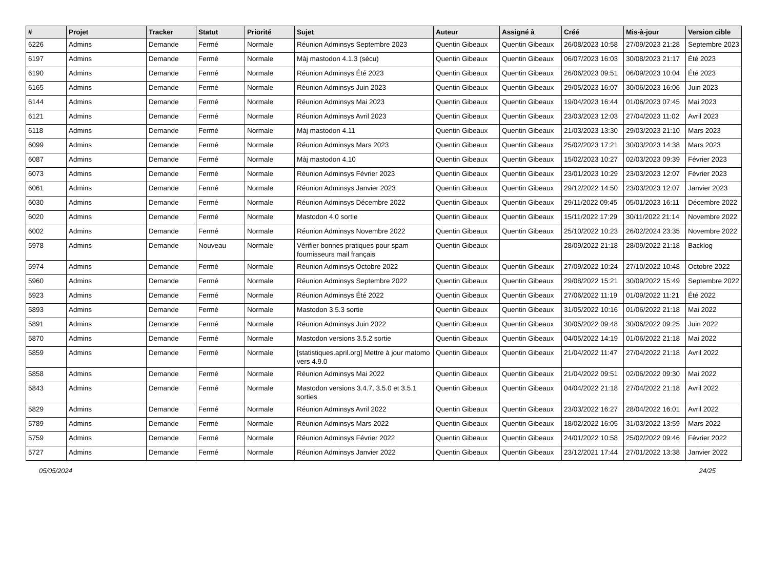| # | Projet | Tracker | Statut | Priorité | Sujet | Auteur | Assigné à | Créé | Mis-à-jour | Version cible |
| --- | --- | --- | --- | --- | --- | --- | --- | --- | --- | --- |
| 6226 | Admins | Demande | Fermé | Normale | Réunion Adminsys Septembre 2023 | Quentin Gibeaux | Quentin Gibeaux | 26/08/2023 10:58 | 27/09/2023 21:28 | Septembre 2023 |
| 6197 | Admins | Demande | Fermé | Normale | Màj mastodon 4.1.3 (sécu) | Quentin Gibeaux | Quentin Gibeaux | 06/07/2023 16:03 | 30/08/2023 21:17 | Été 2023 |
| 6190 | Admins | Demande | Fermé | Normale | Réunion Adminsys Été 2023 | Quentin Gibeaux | Quentin Gibeaux | 26/06/2023 09:51 | 06/09/2023 10:04 | Été 2023 |
| 6165 | Admins | Demande | Fermé | Normale | Réunion Adminsys Juin 2023 | Quentin Gibeaux | Quentin Gibeaux | 29/05/2023 16:07 | 30/06/2023 16:06 | Juin 2023 |
| 6144 | Admins | Demande | Fermé | Normale | Réunion Adminsys Mai 2023 | Quentin Gibeaux | Quentin Gibeaux | 19/04/2023 16:44 | 01/06/2023 07:45 | Mai 2023 |
| 6121 | Admins | Demande | Fermé | Normale | Réunion Adminsys Avril 2023 | Quentin Gibeaux | Quentin Gibeaux | 23/03/2023 12:03 | 27/04/2023 11:02 | Avril 2023 |
| 6118 | Admins | Demande | Fermé | Normale | Màj mastodon 4.11 | Quentin Gibeaux | Quentin Gibeaux | 21/03/2023 13:30 | 29/03/2023 21:10 | Mars 2023 |
| 6099 | Admins | Demande | Fermé | Normale | Réunion Adminsys Mars 2023 | Quentin Gibeaux | Quentin Gibeaux | 25/02/2023 17:21 | 30/03/2023 14:38 | Mars 2023 |
| 6087 | Admins | Demande | Fermé | Normale | Màj mastodon 4.10 | Quentin Gibeaux | Quentin Gibeaux | 15/02/2023 10:27 | 02/03/2023 09:39 | Février 2023 |
| 6073 | Admins | Demande | Fermé | Normale | Réunion Adminsys Février 2023 | Quentin Gibeaux | Quentin Gibeaux | 23/01/2023 10:29 | 23/03/2023 12:07 | Février 2023 |
| 6061 | Admins | Demande | Fermé | Normale | Réunion Adminsys Janvier 2023 | Quentin Gibeaux | Quentin Gibeaux | 29/12/2022 14:50 | 23/03/2023 12:07 | Janvier 2023 |
| 6030 | Admins | Demande | Fermé | Normale | Réunion Adminsys Décembre 2022 | Quentin Gibeaux | Quentin Gibeaux | 29/11/2022 09:45 | 05/01/2023 16:11 | Décembre 2022 |
| 6020 | Admins | Demande | Fermé | Normale | Mastodon 4.0 sortie | Quentin Gibeaux | Quentin Gibeaux | 15/11/2022 17:29 | 30/11/2022 21:14 | Novembre 2022 |
| 6002 | Admins | Demande | Fermé | Normale | Réunion Adminsys Novembre 2022 | Quentin Gibeaux | Quentin Gibeaux | 25/10/2022 10:23 | 26/02/2024 23:35 | Novembre 2022 |
| 5978 | Admins | Demande | Nouveau | Normale | Vérifier bonnes pratiques pour spam fournisseurs mail français | Quentin Gibeaux | | 28/09/2022 21:18 | 28/09/2022 21:18 | Backlog |
| 5974 | Admins | Demande | Fermé | Normale | Réunion Adminsys Octobre 2022 | Quentin Gibeaux | Quentin Gibeaux | 27/09/2022 10:24 | 27/10/2022 10:48 | Octobre 2022 |
| 5960 | Admins | Demande | Fermé | Normale | Réunion Adminsys Septembre 2022 | Quentin Gibeaux | Quentin Gibeaux | 29/08/2022 15:21 | 30/09/2022 15:49 | Septembre 2022 |
| 5923 | Admins | Demande | Fermé | Normale | Réunion Adminsys Été 2022 | Quentin Gibeaux | Quentin Gibeaux | 27/06/2022 11:19 | 01/09/2022 11:21 | Été 2022 |
| 5893 | Admins | Demande | Fermé | Normale | Mastodon 3.5.3 sortie | Quentin Gibeaux | Quentin Gibeaux | 31/05/2022 10:16 | 01/06/2022 21:18 | Mai 2022 |
| 5891 | Admins | Demande | Fermé | Normale | Réunion Adminsys Juin 2022 | Quentin Gibeaux | Quentin Gibeaux | 30/05/2022 09:48 | 30/06/2022 09:25 | Juin 2022 |
| 5870 | Admins | Demande | Fermé | Normale | Mastodon versions 3.5.2 sortie | Quentin Gibeaux | Quentin Gibeaux | 04/05/2022 14:19 | 01/06/2022 21:18 | Mai 2022 |
| 5859 | Admins | Demande | Fermé | Normale | [statistiques.april.org] Mettre à jour matomo vers 4.9.0 | Quentin Gibeaux | Quentin Gibeaux | 21/04/2022 11:47 | 27/04/2022 21:18 | Avril 2022 |
| 5858 | Admins | Demande | Fermé | Normale | Réunion Adminsys Mai 2022 | Quentin Gibeaux | Quentin Gibeaux | 21/04/2022 09:51 | 02/06/2022 09:30 | Mai 2022 |
| 5843 | Admins | Demande | Fermé | Normale | Mastodon versions 3.4.7, 3.5.0 et 3.5.1 sorties | Quentin Gibeaux | Quentin Gibeaux | 04/04/2022 21:18 | 27/04/2022 21:18 | Avril 2022 |
| 5829 | Admins | Demande | Fermé | Normale | Réunion Adminsys Avril 2022 | Quentin Gibeaux | Quentin Gibeaux | 23/03/2022 16:27 | 28/04/2022 16:01 | Avril 2022 |
| 5789 | Admins | Demande | Fermé | Normale | Réunion Adminsys Mars 2022 | Quentin Gibeaux | Quentin Gibeaux | 18/02/2022 16:05 | 31/03/2022 13:59 | Mars 2022 |
| 5759 | Admins | Demande | Fermé | Normale | Réunion Adminsys Février 2022 | Quentin Gibeaux | Quentin Gibeaux | 24/01/2022 10:58 | 25/02/2022 09:46 | Février 2022 |
| 5727 | Admins | Demande | Fermé | Normale | Réunion Adminsys Janvier 2022 | Quentin Gibeaux | Quentin Gibeaux | 23/12/2021 17:44 | 27/01/2022 13:38 | Janvier 2022 |
05/05/2024 24/25